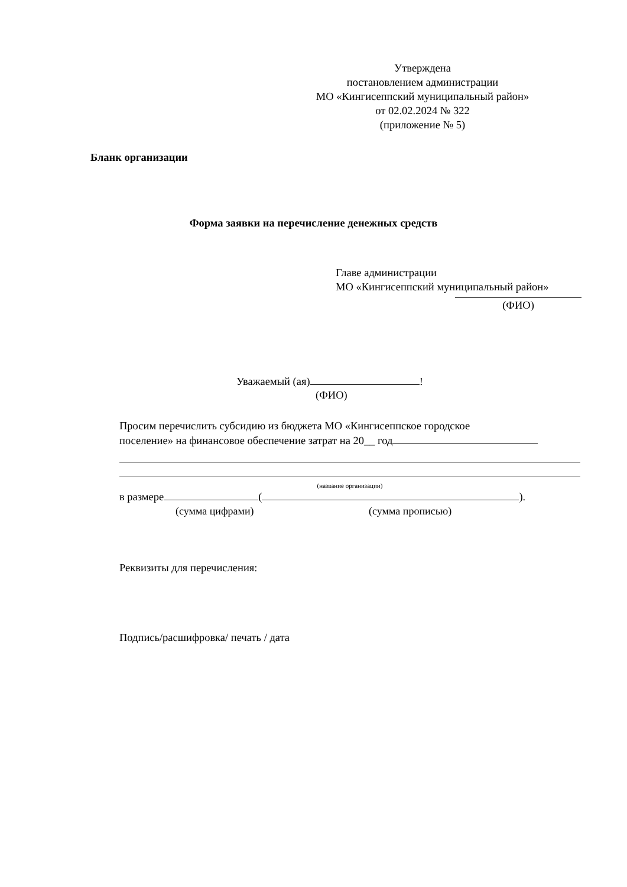Утверждена
постановлением администрации
МО «Кингисеппский муниципальный район»
от 02.02.2024 № 322
(приложение № 5)
Бланк организации
Форма заявки на перечисление денежных средств
Главе администрации
МО «Кингисеппский муниципальный район»
(ФИО)
Уважаемый (ая) !
(ФИО)
Просим перечислить субсидию из бюджета МО «Кингисеппское городское
поселение» на финансовое обеспечение затрат на 20__ год
(название организации)
в размере ( ).
(сумма цифрами) (сумма прописью)
Реквизиты для перечисления:
Подпись/расшифровка/ печать / дата